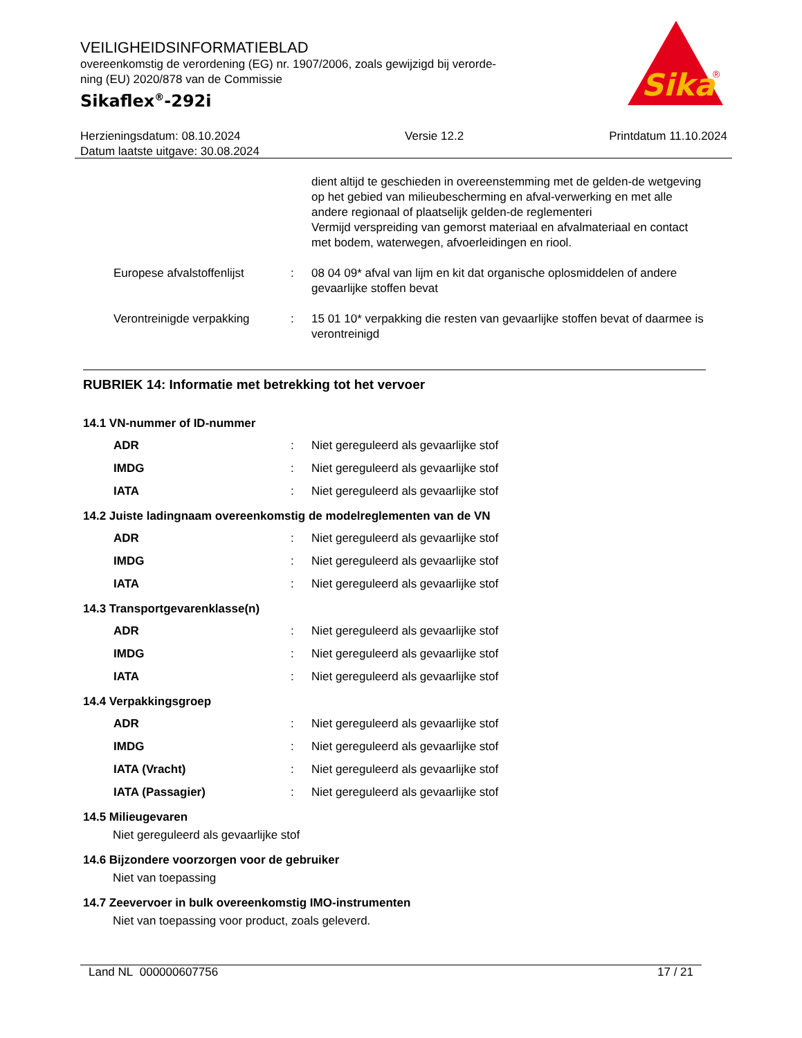VEILIGHEIDSINFORMATIEBLAD
overeenkomstig de verordening (EG) nr. 1907/2006, zoals gewijzigd bij verorde-
ning (EU) 2020/878 van de Commissie
Sikaflex<sup>®</sup>-292i
Sika
®
Herzieningsdatum: 08.10.2024
Datum laatste uitgave: 30.08.2024
Versie 12.2 Printdatum 11.10.2024
dient altijd te geschieden in overeenstemming met de gelden-de wetgeving op het gebied van milieubescherming en afval-verwerking en met alle andere regionaal of plaatselijk gelden-de reglementeri
Vermijd verspreiding van gemorst materiaal en afvalmateriaal en contact met bodem, waterwegen, afvoerleidingen en riool.
Europese afvalstoffenlijst
: 08 04 09* afval van lijm en kit dat organische oplosmiddelen of andere gevaarlijke stoffen bevat
Verontreinigde verpakking : 15 01 10* verpakking die resten van gevaarlijke stoffen bevat of daarmee is verontreinigd
RUBRIEK 14: Informatie met betrekking tot het vervoer
14.1 VN-nummer of ID-nummer
ADR : Niet gereguleerd als gevaarlijke stof
IMDG : Niet gereguleerd als gevaarlijke stof
IATA : Niet gereguleerd als gevaarlijke stof
14.2 Juiste ladingnaam overeenkomstig de modelreglementen van de VN
ADR : Niet gereguleerd als gevaarlijke stof
IMDG : Niet gereguleerd als gevaarlijke stof
IATA : Niet gereguleerd als gevaarlijke stof
14.3 Transportgevarenklasse(n)
ADR : Niet gereguleerd als gevaarlijke stof
IMDG : Niet gereguleerd als gevaarlijke stof
IATA : Niet gereguleerd als gevaarlijke stof
14.4 Verpakkingsgroep
ADR : Niet gereguleerd als gevaarlijke stof
IMDG : Niet gereguleerd als gevaarlijke stof
IATA (Vracht) : Niet gereguleerd als gevaarlijke stof
IATA (Passagier) : Niet gereguleerd als gevaarlijke stof
14.5 Milieugevaren
Niet gereguleerd als gevaarlijke stof
14.6 Bijzondere voorzorgen voor de gebruiker
Niet van toepassing
14.7 Zeevervoer in bulk overeenkomstig IMO-instrumenten
Niet van toepassing voor product, zoals geleverd.
Land NL 000000607756 17 / 21